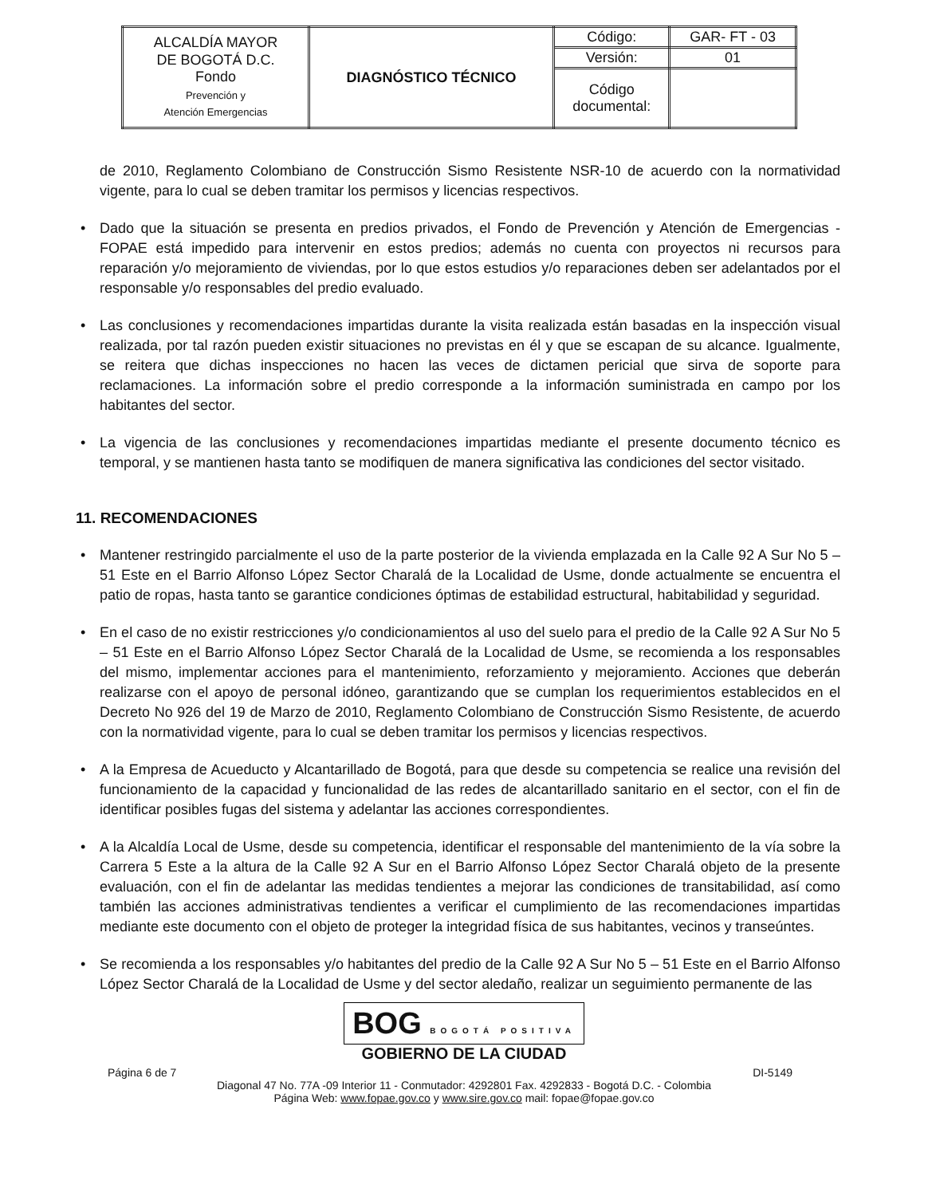| ALCALDÍA MAYOR DE BOGOTÁ D.C. Fondo Prevención y Atención Emergencias | DIAGNÓSTICO TÉCNICO | Código: | GAR- FT - 03 |
| | | Versión: | 01 |
| | | Código documental: | |
de 2010, Reglamento Colombiano de Construcción Sismo Resistente NSR-10 de acuerdo con la normatividad vigente, para lo cual se deben tramitar los permisos y licencias respectivos.
• Dado que la situación se presenta en predios privados, el Fondo de Prevención y Atención de Emergencias - FOPAE está impedido para intervenir en estos predios; además no cuenta con proyectos ni recursos para reparación y/o mejoramiento de viviendas, por lo que estos estudios y/o reparaciones deben ser adelantados por el responsable y/o responsables del predio evaluado.
• Las conclusiones y recomendaciones impartidas durante la visita realizada están basadas en la inspección visual realizada, por tal razón pueden existir situaciones no previstas en él y que se escapan de su alcance. Igualmente, se reitera que dichas inspecciones no hacen las veces de dictamen pericial que sirva de soporte para reclamaciones. La información sobre el predio corresponde a la información suministrada en campo por los habitantes del sector.
• La vigencia de las conclusiones y recomendaciones impartidas mediante el presente documento técnico es temporal, y se mantienen hasta tanto se modifiquen de manera significativa las condiciones del sector visitado.
11. RECOMENDACIONES
• Mantener restringido parcialmente el uso de la parte posterior de la vivienda emplazada en la Calle 92 A Sur No 5 – 51 Este en el Barrio Alfonso López Sector Charalá de la Localidad de Usme, donde actualmente se encuentra el patio de ropas, hasta tanto se garantice condiciones óptimas de estabilidad estructural, habitabilidad y seguridad.
• En el caso de no existir restricciones y/o condicionamientos al uso del suelo para el predio de la Calle 92 A Sur No 5 – 51 Este en el Barrio Alfonso López Sector Charalá de la Localidad de Usme, se recomienda a los responsables del mismo, implementar acciones para el mantenimiento, reforzamiento y mejoramiento. Acciones que deberán realizarse con el apoyo de personal idóneo, garantizando que se cumplan los requerimientos establecidos en el Decreto No 926 del 19 de Marzo de 2010, Reglamento Colombiano de Construcción Sismo Resistente, de acuerdo con la normatividad vigente, para lo cual se deben tramitar los permisos y licencias respectivos.
• A la Empresa de Acueducto y Alcantarillado de Bogotá, para que desde su competencia se realice una revisión del funcionamiento de la capacidad y funcionalidad de las redes de alcantarillado sanitario en el sector, con el fin de identificar posibles fugas del sistema y adelantar las acciones correspondientes.
• A la Alcaldía Local de Usme, desde su competencia, identificar el responsable del mantenimiento de la vía sobre la Carrera 5 Este a la altura de la Calle 92 A Sur en el Barrio Alfonso López Sector Charalá objeto de la presente evaluación, con el fin de adelantar las medidas tendientes a mejorar las condiciones de transitabilidad, así como también las acciones administrativas tendientes a verificar el cumplimiento de las recomendaciones impartidas mediante este documento con el objeto de proteger la integridad física de sus habitantes, vecinos y transeúntes.
• Se recomienda a los responsables y/o habitantes del predio de la Calle 92 A Sur No 5 – 51 Este en el Barrio Alfonso López Sector Charalá de la Localidad de Usme y del sector aledaño, realizar un seguimiento permanente de las
BOG BOGOTÁ POSITIVA
GOBIERNO DE LA CIUDAD
Página 6 de 7 DI-5149
Diagonal 47 No. 77A -09 Interior 11 - Conmutador: 4292801 Fax. 4292833 - Bogotá D.C. - Colombia
Página Web: www.fopae.gov.co y www.sire.gov.co mail: fopae@fopae.gov.co